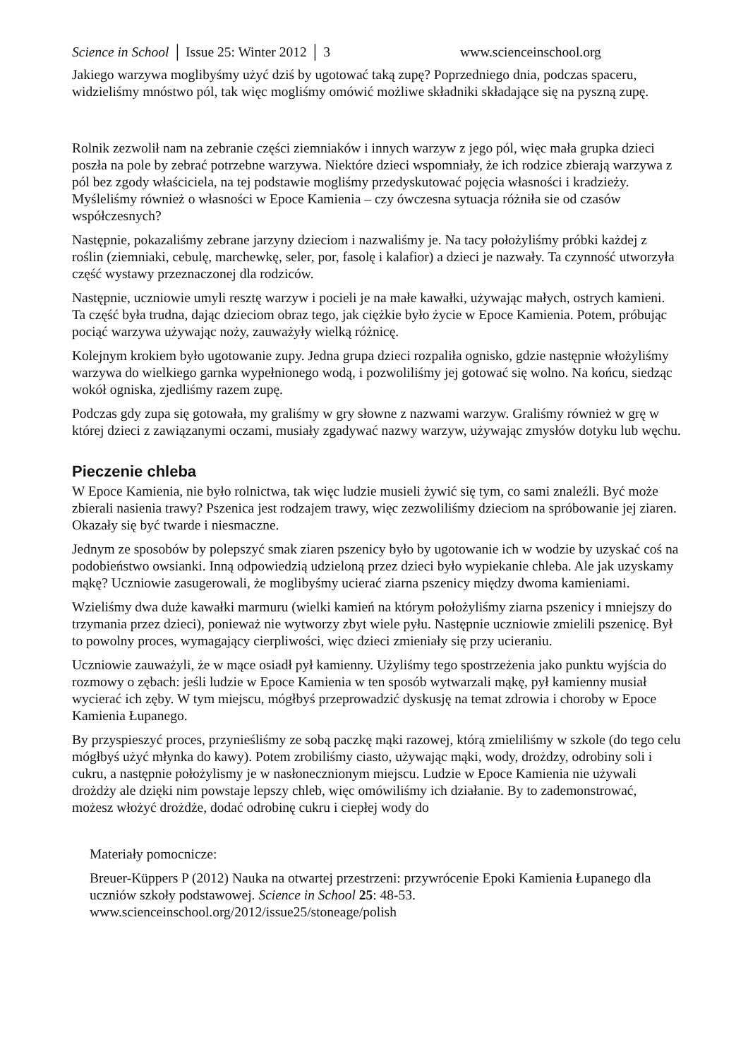Science in School │ Issue 25: Winter 2012 │ 3 www.scienceinschool.org
Jakiego warzywa moglibyśmy użyć dziś by ugotować taką zupę? Poprzedniego dnia, podczas spaceru, widzieliśmy mnóstwo pól, tak więc mogliśmy omówić możliwe składniki składające się na pyszną zupę.
Rolnik zezwolił nam na zebranie części ziemniaków i innych warzyw z jego pól, więc mała grupka dzieci poszła na pole by zebrać potrzebne warzywa. Niektóre dzieci wspomniały, że ich rodzice zbierają warzywa z pól bez zgody właściciela, na tej podstawie mogliśmy przedyskutować pojęcia własności i kradzieży. Myśleliśmy również o własności w Epoce Kamienia – czy ówczesna sytuacja różniła sie od czasów współczesnych?
Następnie, pokazaliśmy zebrane jarzyny dzieciom i nazwaliśmy je. Na tacy położyliśmy próbki każdej z roślin (ziemniaki, cebulę, marchewkę, seler, por, fasolę i kalafior) a dzieci je nazwały. Ta czynność utworzyła część wystawy przeznaczonej dla rodziców.
Następnie, uczniowie umyli resztę warzyw i pocieli je na małe kawałki, używając małych, ostrych kamieni. Ta część była trudna, dając dzieciom obraz tego, jak ciężkie było życie w Epoce Kamienia. Potem, próbując pociąć warzywa używając noży, zauważyły wielką różnicę.
Kolejnym krokiem było ugotowanie zupy. Jedna grupa dzieci rozpaliła ognisko, gdzie następnie włożyliśmy warzywa do wielkiego garnka wypełnionego wodą, i pozwoliliśmy jej gotować się wolno. Na końcu, siedząc wokół ogniska, zjedliśmy razem zupę.
Podczas gdy zupa się gotowała, my graliśmy w gry słowne z nazwami warzyw. Graliśmy również w grę w której dzieci z zawiązanymi oczami, musiały zgadywać nazwy warzyw, używając zmysłów dotyku lub węchu.
Pieczenie chleba
W Epoce Kamienia, nie było rolnictwa, tak więc ludzie musieli żywić się tym, co sami znaleźli. Być może zbierali nasienia trawy? Pszenica jest rodzajem trawy, więc zezwoliliśmy dzieciom na spróbowanie jej ziaren. Okazały się być twarde i niesmaczne.
Jednym ze sposobów by polepszyć smak ziaren pszenicy było by ugotowanie ich w wodzie by uzyskać coś na podobieństwo owsianki. Inną odpowiedzią udzieloną przez dzieci było wypiekanie chleba. Ale jak uzyskamy mąkę? Uczniowie zasugerowali, że moglibyśmy ucierać ziarna pszenicy między dwoma kamieniami.
Wzieliśmy dwa duże kawałki marmuru (wielki kamień na którym położyliśmy ziarna pszenicy i mniejszy do trzymania przez dzieci), ponieważ nie wytworzy zbyt wiele pyłu. Następnie uczniowie zmielili pszenicę. Był to powolny proces, wymagający cierpliwości, więc dzieci zmieniały się przy ucieraniu.
Uczniowie zauważyli, że w mące osiadł pył kamienny. Użyliśmy tego spostrzeżenia jako punktu wyjścia do rozmowy o zębach: jeśli ludzie w Epoce Kamienia w ten sposób wytwarzali mąkę, pył kamienny musiał wycierać ich zęby. W tym miejscu, mógłbyś przeprowadzić dyskusję na temat zdrowia i choroby w Epoce Kamienia Łupanego.
By przyspieszyć proces, przynieśliśmy ze sobą paczkę mąki razowej, którą zmieliliśmy w szkole (do tego celu mógłbyś użyć młynka do kawy). Potem zrobiliśmy ciasto, używając mąki, wody, drożdzy, odrobiny soli i cukru, a następnie położylismy je w nasłonecznionym miejscu. Ludzie w Epoce Kamienia nie używali drożdży ale dzięki nim powstaje lepszy chleb, więc omówiliśmy ich działanie. By to zademonstrować, możesz włożyć drożdże, dodać odrobinę cukru i ciepłej wody do
Materiały pomocnicze:
Breuer-Küppers P (2012) Nauka na otwartej przestrzeni: przywrócenie Epoki Kamienia Łupanego dla uczniów szkoły podstawowej. Science in School 25: 48-53. www.scienceinschool.org/2012/issue25/stoneage/polish